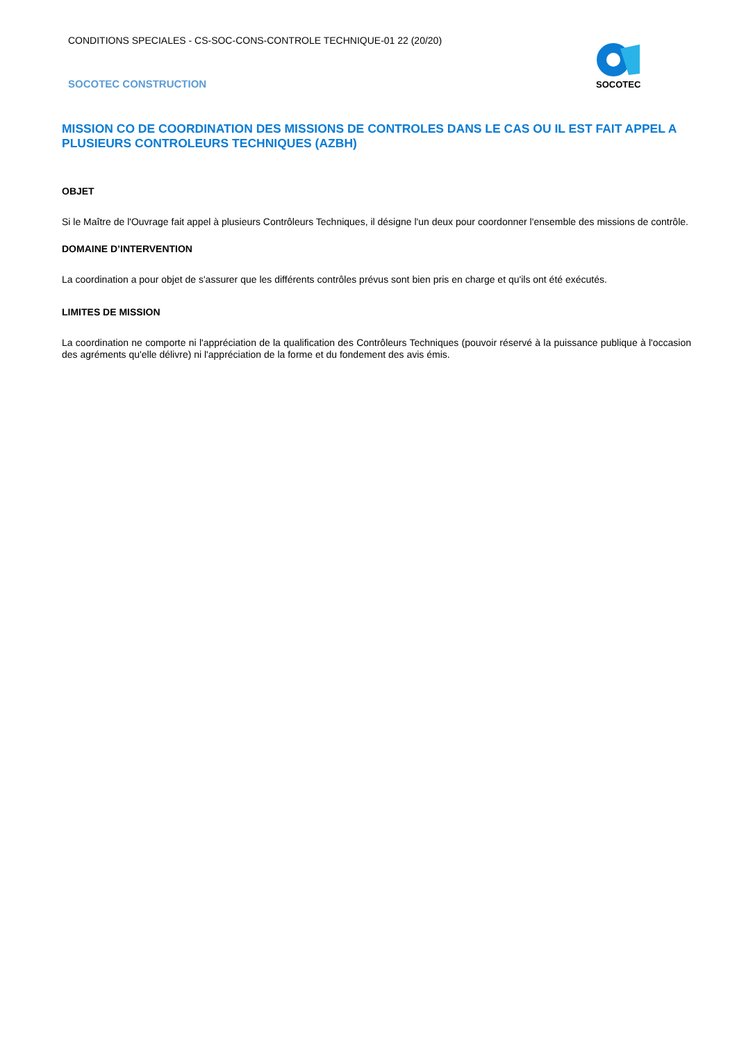CONDITIONS SPECIALES - CS-SOC-CONS-CONTROLE TECHNIQUE-01 22 (20/20)
SOCOTEC CONSTRUCTION
SOCOTEC
MISSION CO DE COORDINATION DES MISSIONS DE CONTROLES DANS LE CAS OU IL EST FAIT APPEL A PLUSIEURS CONTROLEURS TECHNIQUES (AZBH)
OBJET
Si le Maître de l'Ouvrage fait appel à plusieurs Contrôleurs Techniques, il désigne l'un deux pour coordonner l'ensemble des missions de contrôle.
DOMAINE D’INTERVENTION
La coordination a pour objet de s'assurer que les différents contrôles prévus sont bien pris en charge et qu'ils ont été exécutés.
LIMITES DE MISSION
La coordination ne comporte ni l'appréciation de la qualification des Contrôleurs Techniques (pouvoir réservé à la puissance publique à l'occasion des agréments qu'elle délivre) ni l'appréciation de la forme et du fondement des avis émis.